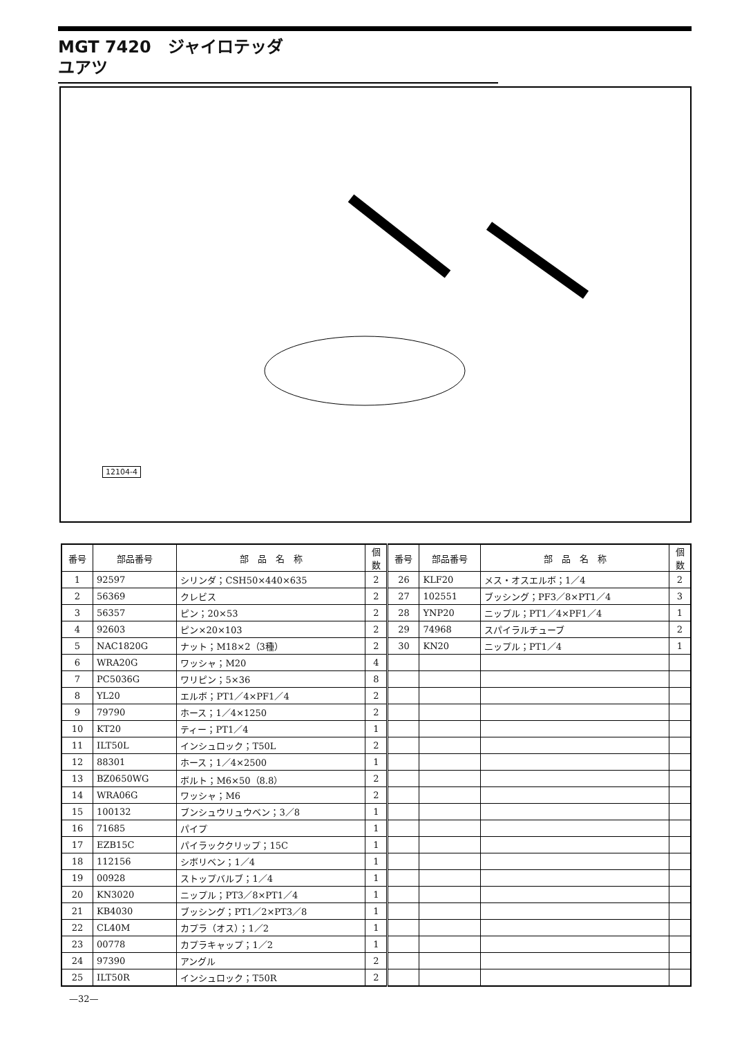MGT 7420　ジャイロテッダ
ユアツ
12104-4
| 番号 | 部品番号 | 部 品 名 称 | 個数 | 番号 | 部品番号 | 部 品 名 称 | 個数 |
| --- | --- | --- | --- | --- | --- | --- | --- |
| 1 | 92597 | シリンダ；CSH50×440×635 | 2 | 26 | KLF20 | メス・オスエルボ；1／4 | 2 |
| 2 | 56369 | クレビス | 2 | 27 | 102551 | ブッシング；PF3／8×PT1／4 | 3 |
| 3 | 56357 | ピン；20×53 | 2 | 28 | YNP20 | ニップル；PT1／4×PF1／4 | 1 |
| 4 | 92603 | ピン×20×103 | 2 | 29 | 74968 | スパイラルチューブ | 2 |
| 5 | NAC1820G | ナット；M18×2（3種） | 2 | 30 | KN20 | ニップル；PT1／4 | 1 |
| 6 | WRA20G | ワッシャ；M20 | 4 | | | | |
| 7 | PC5036G | ワリピン；5×36 | 8 | | | | |
| 8 | YL20 | エルボ；PT1／4×PF1／4 | 2 | | | | |
| 9 | 79790 | ホース；1／4×1250 | 2 | | | | |
| 10 | KT20 | ティー；PT1／4 | 1 | | | | |
| 11 | ILT50L | インシュロック；T50L | 2 | | | | |
| 12 | 88301 | ホース；1／4×2500 | 1 | | | | |
| 13 | BZ0650WG | ボルト；M6×50（8.8） | 2 | | | | |
| 14 | WRA06G | ワッシャ；M6 | 2 | | | | |
| 15 | 100132 | ブンシュウリュウベン；3／8 | 1 | | | | |
| 16 | 71685 | パイプ | 1 | | | | |
| 17 | EZB15C | パイラッククリップ；15C | 1 | | | | |
| 18 | 112156 | シボリベン；1／4 | 1 | | | | |
| 19 | 00928 | ストップバルブ；1／4 | 1 | | | | |
| 20 | KN3020 | ニップル；PT3／8×PT1／4 | 1 | | | | |
| 21 | KB4030 | ブッシング；PT1／2×PT3／8 | 1 | | | | |
| 22 | CL40M | カプラ（オス）；1／2 | 1 | | | | |
| 23 | 00778 | カプラキャップ；1／2 | 1 | | | | |
| 24 | 97390 | アングル | 2 | | | | |
| 25 | ILT50R | インシュロック；T50R | 2 | | | | |
—32—